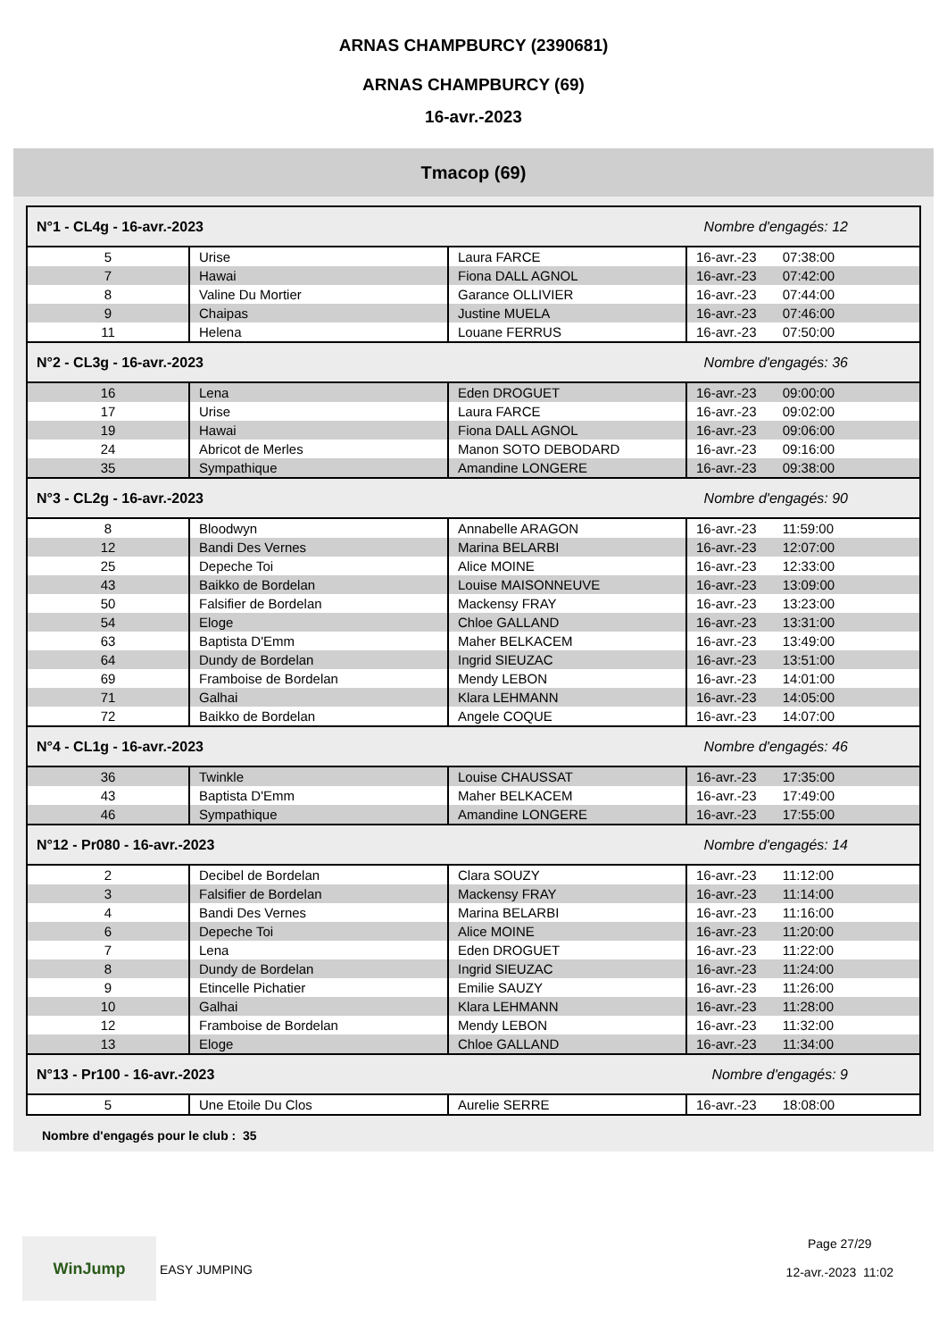ARNAS CHAMPBURCY (2390681)
ARNAS CHAMPBURCY (69)
16-avr.-2023
Tmacop (69)
| N°1 - CL4g - 16-avr.-2023 | | | Nombre d'engagés: 12 |
| --- | --- | --- | --- |
| 5 | Urise | Laura FARCE | 16-avr.-23 07:38:00 |
| 7 | Hawai | Fiona DALL AGNOL | 16-avr.-23 07:42:00 |
| 8 | Valine Du Mortier | Garance OLLIVIER | 16-avr.-23 07:44:00 |
| 9 | Chaipas | Justine MUELA | 16-avr.-23 07:46:00 |
| 11 | Helena | Louane FERRUS | 16-avr.-23 07:50:00 |
| N°2 - CL3g - 16-avr.-2023 | | | Nombre d'engagés: 36 |
| 16 | Lena | Eden DROGUET | 16-avr.-23 09:00:00 |
| 17 | Urise | Laura FARCE | 16-avr.-23 09:02:00 |
| 19 | Hawai | Fiona DALL AGNOL | 16-avr.-23 09:06:00 |
| 24 | Abricot de Merles | Manon SOTO DEBODARD | 16-avr.-23 09:16:00 |
| 35 | Sympathique | Amandine LONGERE | 16-avr.-23 09:38:00 |
| N°3 - CL2g - 16-avr.-2023 | | | Nombre d'engagés: 90 |
| 8 | Bloodwyn | Annabelle ARAGON | 16-avr.-23 11:59:00 |
| 12 | Bandi Des Vernes | Marina BELARBI | 16-avr.-23 12:07:00 |
| 25 | Depeche Toi | Alice MOINE | 16-avr.-23 12:33:00 |
| 43 | Baikko de Bordelan | Louise MAISONNEUVE | 16-avr.-23 13:09:00 |
| 50 | Falsifier de Bordelan | Mackensy FRAY | 16-avr.-23 13:23:00 |
| 54 | Eloge | Chloe GALLAND | 16-avr.-23 13:31:00 |
| 63 | Baptista D'Emm | Maher BELKACEM | 16-avr.-23 13:49:00 |
| 64 | Dundy de Bordelan | Ingrid SIEUZAC | 16-avr.-23 13:51:00 |
| 69 | Framboise de Bordelan | Mendy LEBON | 16-avr.-23 14:01:00 |
| 71 | Galhai | Klara LEHMANN | 16-avr.-23 14:05:00 |
| 72 | Baikko de Bordelan | Angele COQUE | 16-avr.-23 14:07:00 |
| N°4 - CL1g - 16-avr.-2023 | | | Nombre d'engagés: 46 |
| 36 | Twinkle | Louise CHAUSSAT | 16-avr.-23 17:35:00 |
| 43 | Baptista D'Emm | Maher BELKACEM | 16-avr.-23 17:49:00 |
| 46 | Sympathique | Amandine LONGERE | 16-avr.-23 17:55:00 |
| N°12 - Pr080 - 16-avr.-2023 | | | Nombre d'engagés: 14 |
| 2 | Decibel de Bordelan | Clara SOUZY | 16-avr.-23 11:12:00 |
| 3 | Falsifier de Bordelan | Mackensy FRAY | 16-avr.-23 11:14:00 |
| 4 | Bandi Des Vernes | Marina BELARBI | 16-avr.-23 11:16:00 |
| 6 | Depeche Toi | Alice MOINE | 16-avr.-23 11:20:00 |
| 7 | Lena | Eden DROGUET | 16-avr.-23 11:22:00 |
| 8 | Dundy de Bordelan | Ingrid SIEUZAC | 16-avr.-23 11:24:00 |
| 9 | Etincelle Pichatier | Emilie SAUZY | 16-avr.-23 11:26:00 |
| 10 | Galhai | Klara LEHMANN | 16-avr.-23 11:28:00 |
| 12 | Framboise de Bordelan | Mendy LEBON | 16-avr.-23 11:32:00 |
| 13 | Eloge | Chloe GALLAND | 16-avr.-23 11:34:00 |
| N°13 - Pr100 - 16-avr.-2023 | | | Nombre d'engagés: 9 |
| 5 | Une Etoile Du Clos | Aurelie SERRE | 16-avr.-23 18:08:00 |
Nombre d'engagés pour le club : 35
WinJump EASY JUMPING Page 27/29
12-avr.-2023 11:02